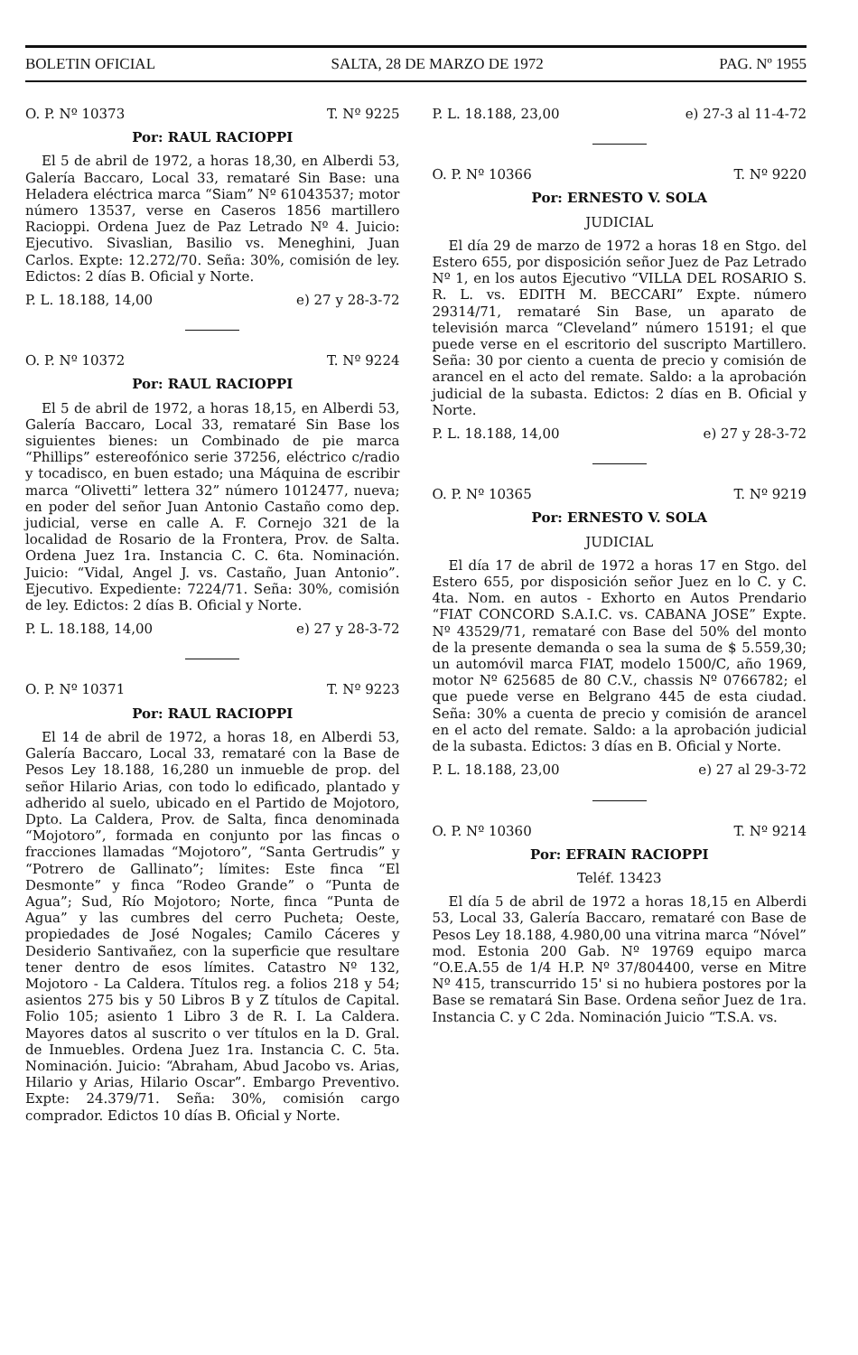BOLETIN OFICIAL SALTA, 28 DE MARZO DE 1972 PAG. Nº 1955
O. P. Nº 10373 T. Nº 9225
Por: RAUL RACIOPPI
El 5 de abril de 1972, a horas 18,30, en Alberdi 53, Galería Baccaro, Local 33, remataré Sin Base: una Heladera eléctrica marca “Siam” Nº 61043537; motor número 13537, verse en Caseros 1856 martillero Racioppi. Ordena Juez de Paz Letrado Nº 4. Juicio: Ejecutivo. Sivaslian, Basilio vs. Meneghini, Juan Carlos. Expte: 12.272/70. Seña: 30%, comisión de ley. Edictos: 2 días B. Oficial y Norte.
P. L. 18.188, 14,00 e) 27 y 28-3-72
O. P. Nº 10372 T. Nº 9224
Por: RAUL RACIOPPI
El 5 de abril de 1972, a horas 18,15, en Alberdi 53, Galería Baccaro, Local 33, remataré Sin Base los siguientes bienes: un Combinado de pie marca “Phillips” estereofónico serie 37256, eléctrico c/radio y tocadisco, en buen estado; una Máquina de escribir marca “Olivetti” lettera 32” número 1012477, nueva; en poder del señor Juan Antonio Castaño como dep. judicial, verse en calle A. F. Cornejo 321 de la localidad de Rosario de la Frontera, Prov. de Salta. Ordena Juez 1ra. Instancia C. C. 6ta. Nominación. Juicio: “Vidal, Angel J. vs. Castaño, Juan Antonio”. Ejecutivo. Expediente: 7224/71. Seña: 30%, comisión de ley. Edictos: 2 días B. Oficial y Norte.
P. L. 18.188, 14,00 e) 27 y 28-3-72
O. P. Nº 10371 T. Nº 9223
Por: RAUL RACIOPPI
El 14 de abril de 1972, a horas 18, en Alberdi 53, Galería Baccaro, Local 33, remataré con la Base de Pesos Ley 18.188, 16,280 un inmueble de prop. del señor Hilario Arias, con todo lo edificado, plantado y adherido al suelo, ubicado en el Partido de Mojotoro, Dpto. La Caldera, Prov. de Salta, finca denominada “Mojotoro”, formada en conjunto por las fincas o fracciones llamadas “Mojotoro”, “Santa Gertrudis” y “Potrero de Gallinato”; límites: Este finca “El Desmonte” y finca “Rodeo Grande” o “Punta de Agua”; Sud, Río Mojotoro; Norte, finca “Punta de Agua” y las cumbres del cerro Pucheta; Oeste, propiedades de José Nogales; Camilo Cáceres y Desiderio Santivañez, con la superficie que resultare tener dentro de esos límites. Catastro Nº 132, Mojotoro - La Caldera. Títulos reg. a folios 218 y 54; asientos 275 bis y 50 Libros B y Z títulos de Capital. Folio 105; asiento 1 Libro 3 de R. I. La Caldera. Mayores datos al suscrito o ver títulos en la D. Gral. de Inmuebles. Ordena Juez 1ra. Instancia C. C. 5ta. Nominación. Juicio: “Abraham, Abud Jacobo vs. Arias, Hilario y Arias, Hilario Oscar”. Embargo Preventivo. Expte: 24.379/71. Seña: 30%, comisión cargo comprador. Edictos 10 días B. Oficial y Norte.
P. L. 18.188, 23,00 e) 27-3 al 11-4-72
O. P. Nº 10366 T. Nº 9220
Por: ERNESTO V. SOLA
JUDICIAL
El día 29 de marzo de 1972 a horas 18 en Stgo. del Estero 655, por disposición señor Juez de Paz Letrado Nº 1, en los autos Ejecutivo “VILLA DEL ROSARIO S. R. L. vs. EDITH M. BECCARI” Expte. número 29314/71, remataré Sin Base, un aparato de televisión marca “Cleveland” número 15191; el que puede verse en el escritorio del suscripto Martillero. Seña: 30 por ciento a cuenta de precio y comisión de arancel en el acto del remate. Saldo: a la aprobación judicial de la subasta. Edictos: 2 días en B. Oficial y Norte.
P. L. 18.188, 14,00 e) 27 y 28-3-72
O. P. Nº 10365 T. Nº 9219
Por: ERNESTO V. SOLA
JUDICIAL
El día 17 de abril de 1972 a horas 17 en Stgo. del Estero 655, por disposición señor Juez en lo C. y C. 4ta. Nom. en autos - Exhorto en Autos Prendario “FIAT CONCORD S.A.I.C. vs. CABANA JOSE” Expte. Nº 43529/71, remataré con Base del 50% del monto de la presente demanda o sea la suma de $ 5.559,30; un automóvil marca FIAT, modelo 1500/C, año 1969, motor Nº 625685 de 80 C.V., chassis Nº 0766782; el que puede verse en Belgrano 445 de esta ciudad. Seña: 30% a cuenta de precio y comisión de arancel en el acto del remate. Saldo: a la aprobación judicial de la subasta. Edictos: 3 días en B. Oficial y Norte.
P. L. 18.188, 23,00 e) 27 al 29-3-72
O. P. Nº 10360 T. Nº 9214
Por: EFRAIN RACIOPPI
Teléf. 13423
El día 5 de abril de 1972 a horas 18,15 en Alberdi 53, Local 33, Galería Baccaro, remataré con Base de Pesos Ley 18.188, 4.980,00 una vitrina marca “Nóvel” mod. Estonia 200 Gab. Nº 19769 equipo marca “O.E.A.55 de 1/4 H.P. Nº 37/804400, verse en Mitre Nº 415, transcurrido 15' si no hubiera postores por la Base se rematará Sin Base. Ordena señor Juez de 1ra. Instancia C. y C 2da. Nominación Juicio “T.S.A. vs.